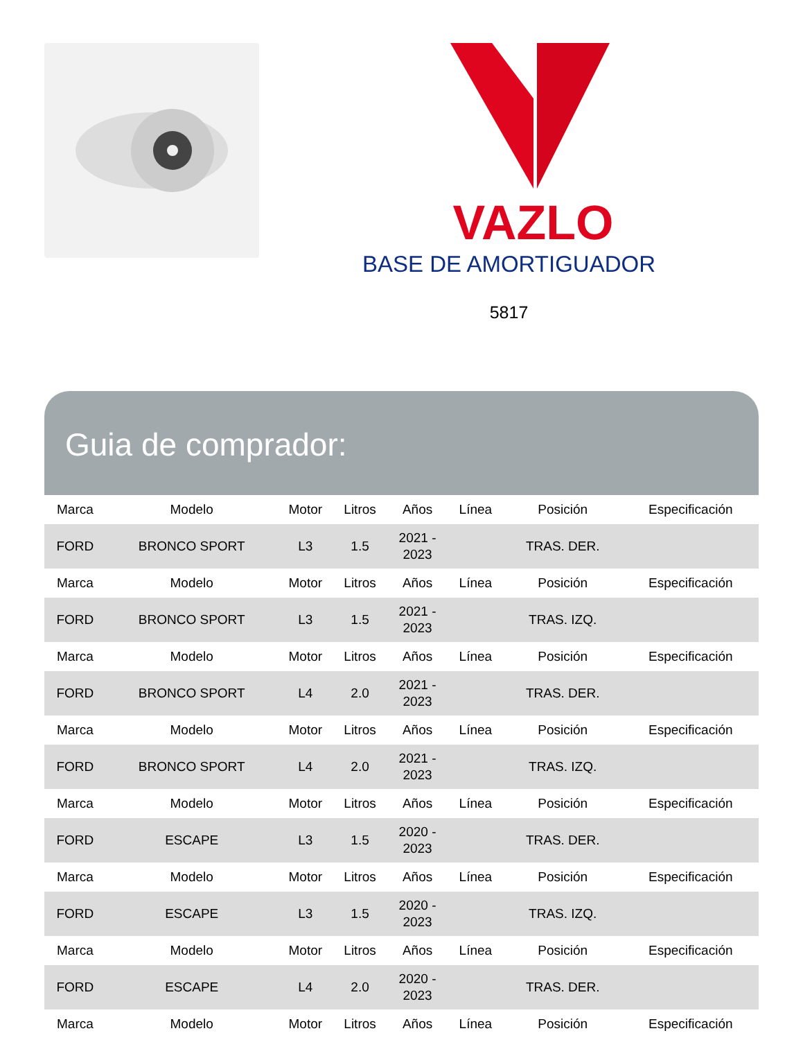VAZLO
BASE DE AMORTIGUADOR
5817
Guia de comprador:
| Marca | Modelo | Motor | Litros | Años | Línea | Posición | Especificación |
| --- | --- | --- | --- | --- | --- | --- | --- |
| FORD | BRONCO SPORT | L3 | 1.5 | 2021 - 2023 | | TRAS. DER. | |
| Marca | Modelo | Motor | Litros | Años | Línea | Posición | Especificación |
| FORD | BRONCO SPORT | L3 | 1.5 | 2021 - 2023 | | TRAS. IZQ. | |
| Marca | Modelo | Motor | Litros | Años | Línea | Posición | Especificación |
| FORD | BRONCO SPORT | L4 | 2.0 | 2021 - 2023 | | TRAS. DER. | |
| Marca | Modelo | Motor | Litros | Años | Línea | Posición | Especificación |
| FORD | BRONCO SPORT | L4 | 2.0 | 2021 - 2023 | | TRAS. IZQ. | |
| Marca | Modelo | Motor | Litros | Años | Línea | Posición | Especificación |
| FORD | ESCAPE | L3 | 1.5 | 2020 - 2023 | | TRAS. DER. | |
| Marca | Modelo | Motor | Litros | Años | Línea | Posición | Especificación |
| FORD | ESCAPE | L3 | 1.5 | 2020 - 2023 | | TRAS. IZQ. | |
| Marca | Modelo | Motor | Litros | Años | Línea | Posición | Especificación |
| FORD | ESCAPE | L4 | 2.0 | 2020 - 2023 | | TRAS. DER. | |
| Marca | Modelo | Motor | Litros | Años | Línea | Posición | Especificación |